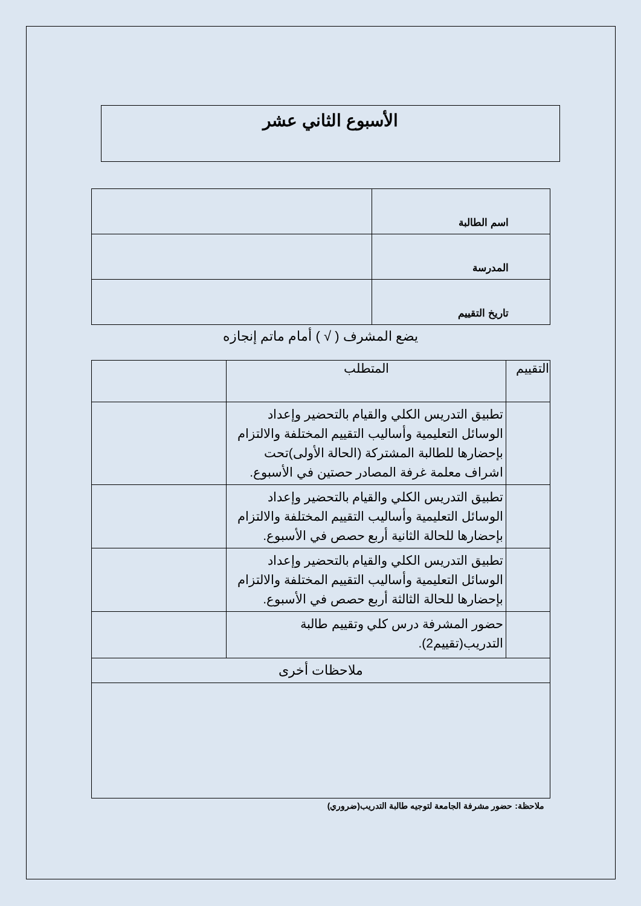الأسبوع الثاني عشر
| اسم الطالبة | |
| المدرسة | |
| تاريخ التقييم | |
يضع المشرف ( √ ) أمام ماتم إنجازه
| التقييم | المتطلب | |
| --- | --- | --- |
| | تطبيق التدريس الكلي والقيام بالتحضير وإعداد الوسائل التعليمية وأساليب التقييم المختلفة والالتزام بإحضارها للطالبة المشتركة (الحالة الأولى)تحت اشراف معلمة غرفة المصادر حصتين في الأسبوع. | |
| | تطبيق التدريس الكلي والقيام بالتحضير وإعداد الوسائل التعليمية وأساليب التقييم المختلفة والالتزام بإحضارها للحالة الثانية أربع حصص في الأسبوع. | |
| | تطبيق التدريس الكلي والقيام بالتحضير وإعداد الوسائل التعليمية وأساليب التقييم المختلفة والالتزام بإحضارها للحالة الثالثة أربع حصص في الأسبوع. | |
| | حضور المشرفة درس كلي وتقييم طالبة التدريب(تقييم2). | |
| ملاحظات أخرى | | |
ملاحظة: حضور مشرفة الجامعة لتوجيه طالبة التدريب(ضروري)